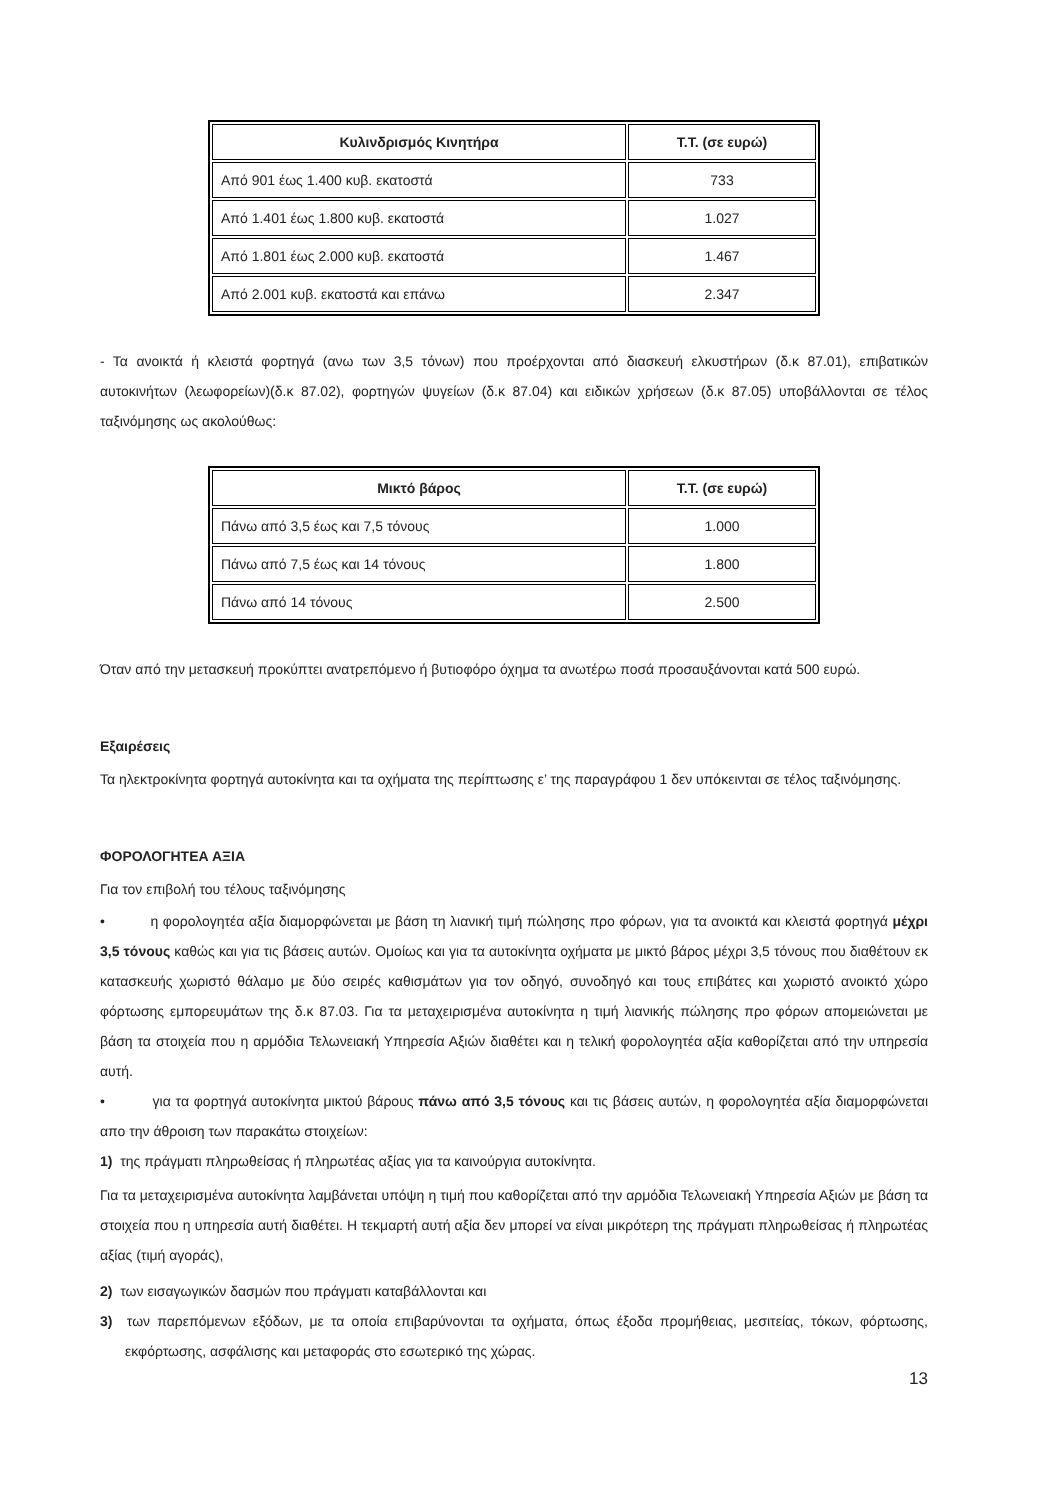| Κυλινδρισμός Κινητήρα | Τ.Τ. (σε ευρώ) |
| --- | --- |
| Από 901 έως 1.400 κυβ. εκατοστά | 733 |
| Από 1.401 έως 1.800 κυβ. εκατοστά | 1.027 |
| Από 1.801 έως 2.000 κυβ. εκατοστά | 1.467 |
| Από 2.001 κυβ. εκατοστά και επάνω | 2.347 |
- Τα ανοικτά ή κλειστά φορτηγά (ανω των 3,5 τόνων) που προέρχονται από διασκευή ελκυστήρων (δ.κ 87.01), επιβατικών αυτοκινήτων (λεωφορείων)(δ.κ 87.02), φορτηγών ψυγείων (δ.κ 87.04) και ειδικών χρήσεων (δ.κ 87.05) υποβάλλονται σε τέλος ταξινόμησης ως ακολούθως:
| Μικτό βάρος | Τ.Τ. (σε ευρώ) |
| --- | --- |
| Πάνω από 3,5 έως και 7,5 τόνους | 1.000 |
| Πάνω από 7,5 έως και 14 τόνους | 1.800 |
| Πάνω από 14 τόνους | 2.500 |
Όταν από την μετασκευή προκύπτει ανατρεπόμενο ή βυτιοφόρο όχημα τα ανωτέρω ποσά προσαυξάνονται κατά 500 ευρώ.
Εξαιρέσεις
Τα ηλεκτροκίνητα φορτηγά αυτοκίνητα και τα οχήματα της περίπτωσης ε’ της παραγράφου 1 δεν υπόκεινται σε τέλος ταξινόμησης.
ΦΟΡΟΛΟΓΗΤΕΑ ΑΞΙΑ
Για τον επιβολή του τέλους ταξινόμησης
• η φορολογητέα αξία διαμορφώνεται με βάση τη λιανική τιμή πώλησης προ φόρων, για τα ανοικτά και κλειστά φορτηγά μέχρι 3,5 τόνους καθώς και για τις βάσεις αυτών. Ομοίως και για τα αυτοκίνητα οχήματα με μικτό βάρος μέχρι 3,5 τόνους που διαθέτουν εκ κατασκευής χωριστό θάλαμο με δύο σειρές καθισμάτων για τον οδηγό, συνοδηγό και τους επιβάτες και χωριστό ανοικτό χώρο φόρτωσης εμπορευμάτων της δ.κ 87.03. Για τα μεταχειρισμένα αυτοκίνητα η τιμή λιανικής πώλησης προ φόρων απομειώνεται με βάση τα στοιχεία που η αρμόδια Τελωνειακή Υπηρεσία Αξιών διαθέτει και η τελική φορολογητέα αξία καθορίζεται από την υπηρεσία αυτή.
• για τα φορτηγά αυτοκίνητα μικτού βάρους πάνω από 3,5 τόνους και τις βάσεις αυτών, η φορολογητέα αξία διαμορφώνεται απο την άθροιση των παρακάτω στοιχείων:
1) της πράγματι πληρωθείσας ή πληρωτέας αξίας για τα καινούργια αυτοκίνητα.
Για τα μεταχειρισμένα αυτοκίνητα λαμβάνεται υπόψη η τιμή που καθορίζεται από την αρμόδια Τελωνειακή Υπηρεσία Αξιών με βάση τα στοιχεία που η υπηρεσία αυτή διαθέτει. Η τεκμαρτή αυτή αξία δεν μπορεί να είναι μικρότερη της πράγματι πληρωθείσας ή πληρωτέας αξίας (τιμή αγοράς),
2) των εισαγωγικών δασμών που πράγματι καταβάλλονται και
3) των παρεπόμενων εξόδων, με τα οποία επιβαρύνονται τα οχήματα, όπως έξοδα προμήθειας, μεσιτείας, τόκων, φόρτωσης, εκφόρτωσης, ασφάλισης και μεταφοράς στο εσωτερικό της χώρας.
13